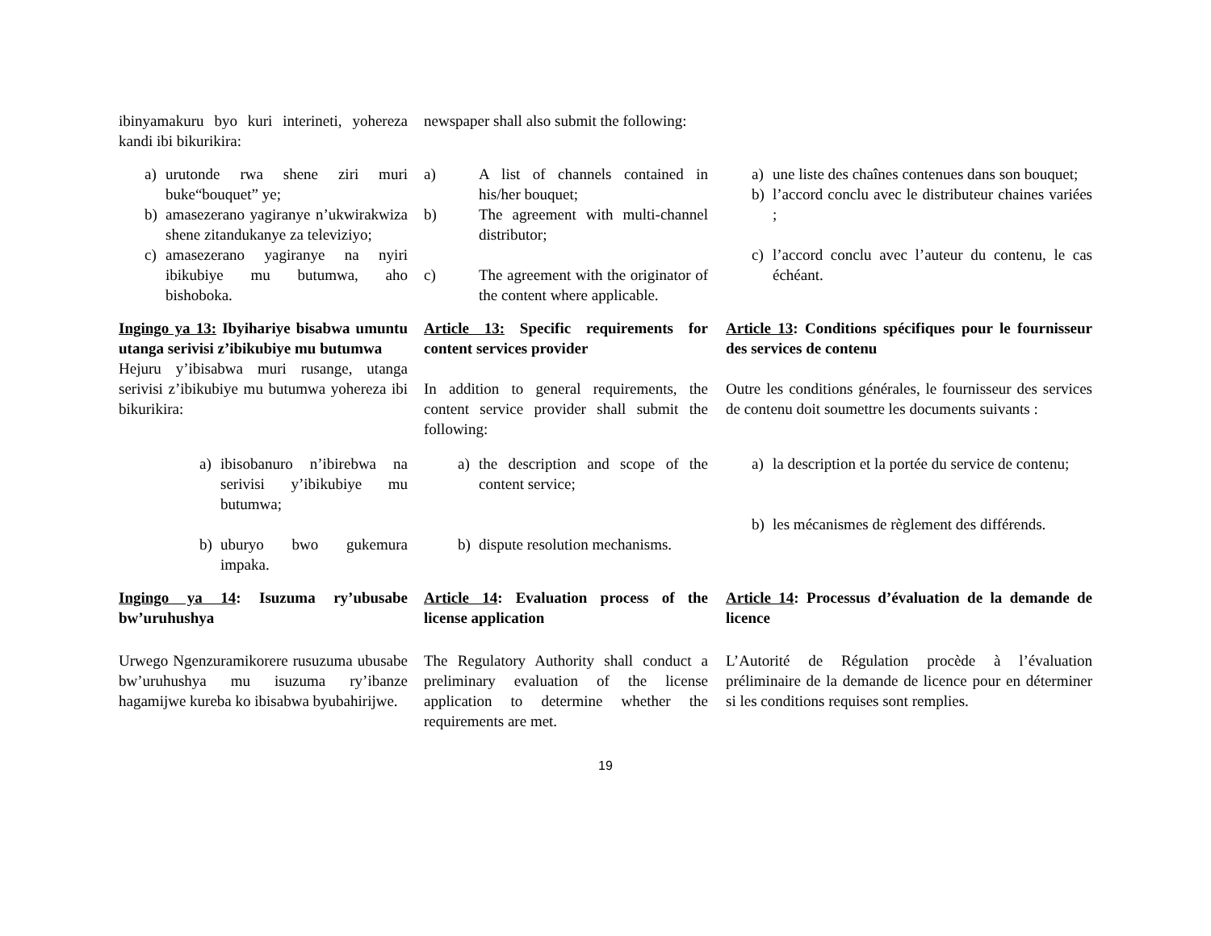ibinyamakuru byo kuri interineti, yohereza kandi ibi bikurikira:
newspaper shall also submit the following:
a) urutonde rwa shene ziri muri buke“bouquet” ye;
b) amasezerano yagiranye n’ukwirakwiza shene zitandukanye za televiziyo;
c) amasezerano yagiranye na nyiri ibikubiye mu butumwa, aho bishoboka.
a) A list of channels contained in his/her bouquet;
b) The agreement with multi-channel distributor;
c) The agreement with the originator of the content where applicable.
a) une liste des chaînes contenues dans son bouquet;
b) l’accord conclu avec le distributeur chaines variées ;
c) l’accord conclu avec l’auteur du contenu, le cas échéant.
Ingingo ya 13: Ibyihariye bisabwa umuntu utanga serivisi z’ibikubiye mu butumwa
Hejuru y’ibisabwa muri rusange, utanga serivisi z’ibikubiye mu butumwa yohereza ibi bikurikira:
Article 13: Specific requirements for content services provider
In addition to general requirements, the content service provider shall submit the following:
Article 13: Conditions spécifiques pour le fournisseur des services de contenu
Outre les conditions générales, le fournisseur des services de contenu doit soumettre les documents suivants :
a) ibisobanuro n’ibirebwa na serivisi y’ibikubiye mu butumwa;
b) uburyo bwo gukemura impaka.
a) the description and scope of the content service;
b) dispute resolution mechanisms.
a) la description et la portée du service de contenu;
b) les mécanismes de règlement des différends.
Ingingo ya 14: Isuzuma ry’ubusabe bw’uruhushya
Article 14: Evaluation process of the license application
Article 14: Processus d’évaluation de la demande de licence
Urwego Ngenzuramikorere rusuzuma ubusabe bw’uruhushya mu isuzuma ry’ibanze hagamijwe kureba ko ibisabwa byubahirijwe.
The Regulatory Authority shall conduct a preliminary evaluation of the license application to determine whether the requirements are met.
L’Autorité de Régulation procède à l’évaluation préliminaire de la demande de licence pour en déterminer si les conditions requises sont remplies.
19